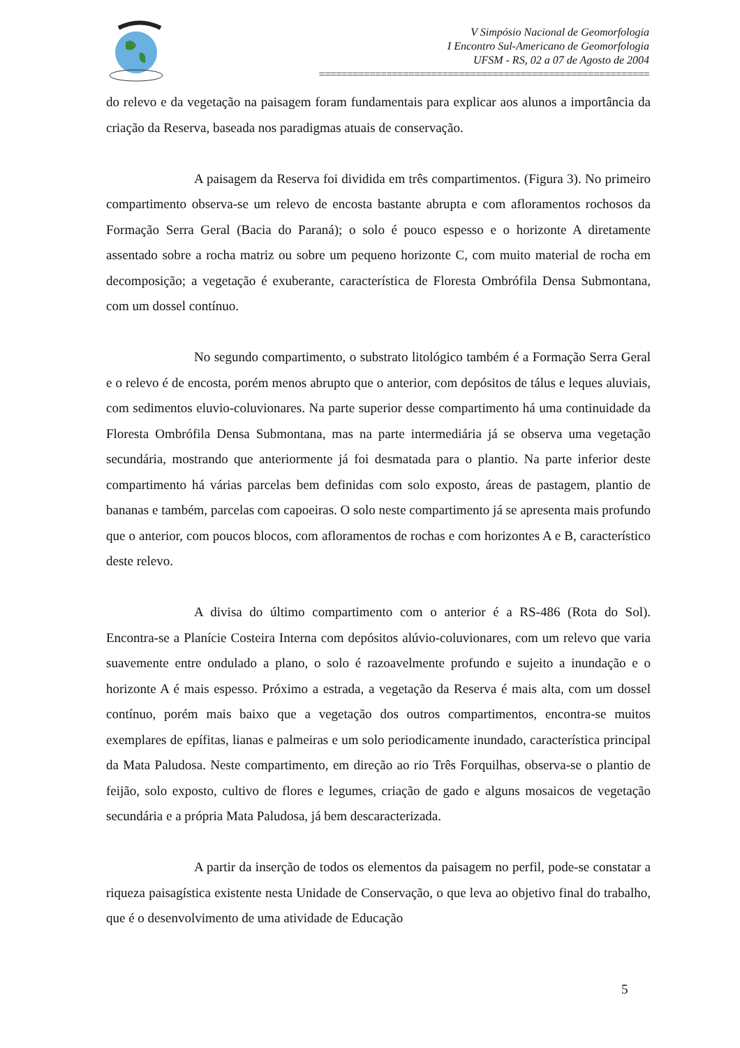V Simpósio Nacional de Geomorfologia
I Encontro Sul-Americano de Geomorfologia
UFSM - RS, 02 a 07 de Agosto de 2004
===========================================================
do relevo e da vegetação na paisagem foram fundamentais para explicar aos alunos a importância da criação da Reserva, baseada nos paradigmas atuais de conservação.
A paisagem da Reserva foi dividida em três compartimentos. (Figura 3). No primeiro compartimento observa-se um relevo de encosta bastante abrupta e com afloramentos rochosos da Formação Serra Geral (Bacia do Paraná); o solo é pouco espesso e o horizonte A diretamente assentado sobre a rocha matriz ou sobre um pequeno horizonte C, com muito material de rocha em decomposição; a vegetação é exuberante, característica de Floresta Ombrófila Densa Submontana, com um dossel contínuo.
No segundo compartimento, o substrato litológico também é a Formação Serra Geral e o relevo é de encosta, porém menos abrupto que o anterior, com depósitos de tálus e leques aluviais, com sedimentos eluvio-coluvionares. Na parte superior desse compartimento há uma continuidade da Floresta Ombrófila Densa Submontana, mas na parte intermediária já se observa uma vegetação secundária, mostrando que anteriormente já foi desmatada para o plantio. Na parte inferior deste compartimento há várias parcelas bem definidas com solo exposto, áreas de pastagem, plantio de bananas e também, parcelas com capoeiras. O solo neste compartimento já se apresenta mais profundo que o anterior, com poucos blocos, com afloramentos de rochas e com horizontes A e B, característico deste relevo.
A divisa do último compartimento com o anterior é a RS-486 (Rota do Sol). Encontra-se a Planície Costeira Interna com depósitos alúvio-coluvionares, com um relevo que varia suavemente entre ondulado a plano, o solo é razoavelmente profundo e sujeito a inundação e o horizonte A é mais espesso. Próximo a estrada, a vegetação da Reserva é mais alta, com um dossel contínuo, porém mais baixo que a vegetação dos outros compartimentos, encontra-se muitos exemplares de epífitas, lianas e palmeiras e um solo periodicamente inundado, característica principal da Mata Paludosa. Neste compartimento, em direção ao rio Três Forquilhas, observa-se o plantio de feijão, solo exposto, cultivo de flores e legumes, criação de gado e alguns mosaicos de vegetação secundária e a própria Mata Paludosa, já bem descaracterizada.
A partir da inserção de todos os elementos da paisagem no perfil, pode-se constatar a riqueza paisagística existente nesta Unidade de Conservação, o que leva ao objetivo final do trabalho, que é o desenvolvimento de uma atividade de Educação
5